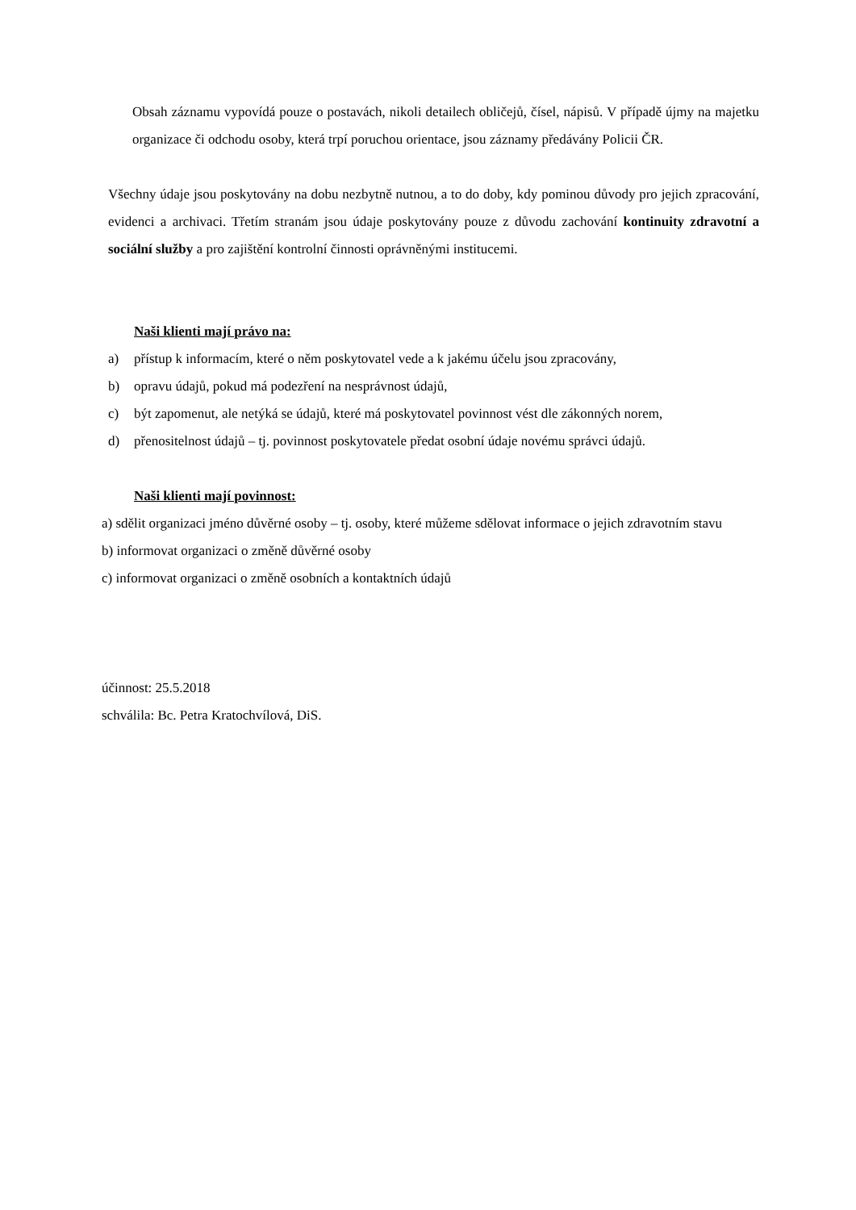Obsah záznamu vypovídá pouze o postavách, nikoli detailech obličejů, čísel, nápisů. V případě újmy na majetku organizace či odchodu osoby, která trpí poruchou orientace, jsou záznamy předávány Policii ČR.
Všechny údaje jsou poskytovány na dobu nezbytně nutnou, a to do doby, kdy pominou důvody pro jejich zpracování, evidenci a archivaci. Třetím stranám jsou údaje poskytovány pouze z důvodu zachování kontinuity zdravotní a sociální služby a pro zajištění kontrolní činnosti oprávněnými institucemi.
Naši klienti mají právo na:
a) přístup k informacím, které o něm poskytovatel vede a k jakému účelu jsou zpracovány,
b) opravu údajů, pokud má podezření na nesprávnost údajů,
c) být zapomenut, ale netýká se údajů, které má poskytovatel povinnost vést dle zákonných norem,
d) přenositelnost údajů – tj. povinnost poskytovatele předat osobní údaje novému správci údajů.
Naši klienti mají povinnost:
a) sdělit organizaci jméno důvěrné osoby – tj. osoby, které můžeme sdělovat informace o jejich zdravotním stavu
b) informovat organizaci o změně důvěrné osoby
c) informovat organizaci o změně osobních a kontaktních údajů
účinnost: 25.5.2018
schválila: Bc. Petra Kratochvílová, DiS.